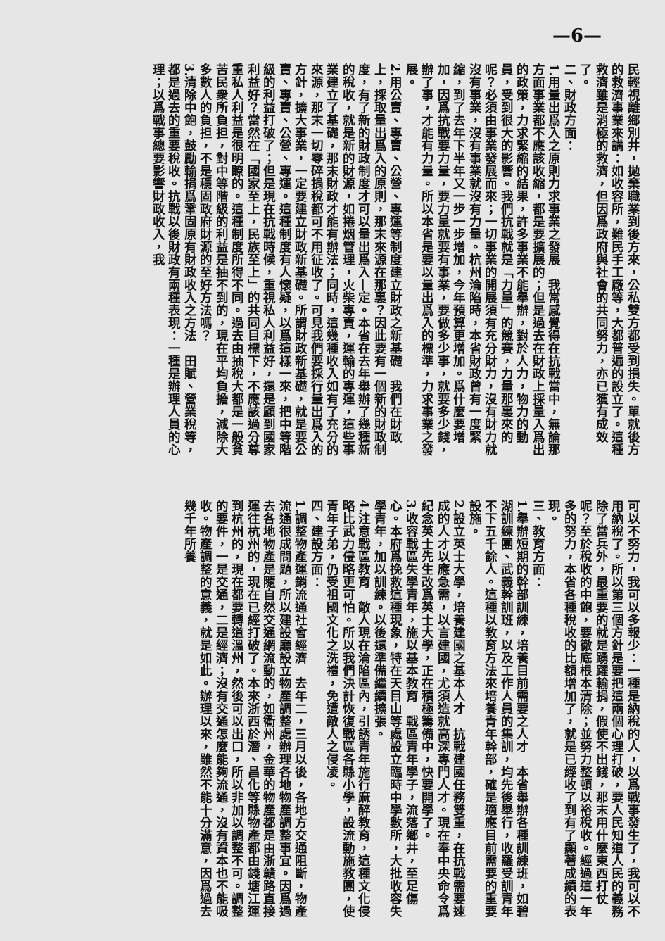—6—
民輕視離鄉別井，拋棄職業到後方來，公私雙方都受到損失。單就後方的救濟事業來講：如收容所，難民手工廠等，大都普遍的設立了。這種救濟雖是消極的救濟，但因爲政府與社會的共同努力，亦已獲有成效了。
二、財政方面：
1.用量出爲入之原則力求事業之發展　我常感覺得在抗戰當中，無論那方面事業都不應該收縮，都是要擴展的；但是過去在財政上採量入爲出的政策，力求緊縮的結果，許多事業不能舉辦，對於人力，物力的動員，受到很大的影響。我們抗戰就是「力量」的競賽，力量那裏來的呢？必須由事業發展而來；一切事業的開展須有充分財力，沒有財力就沒有事業，沒有事業就沒有力量。杭州淪陷時，本省財政曾有一度緊縮，到了去年下半年又一步一步增加，今年預算更增加。爲什麼要增加，因爲抗戰要力量，要力量就要有事業，要做多少事，就要多少錢，辦了事，才能有力量。所以本省是要以量出爲入的標準，力求事業之發展。
2.用公賣、專賣、公營、專運等制度建立財政之新基礎　我們在財政上，採取量出爲入的原則，那末來源在那裏？因此要有一個新的財政制度，有了新的財政制度才可以量出爲入—定。本省在去年舉辦了幾種新的稅收，就是新的財源，如捲烟管理，火柴專賣，運輸的專運，這些事業建立了基礎，那末財政才能有辦法；同時，這幾種收入如有了充分的來源，那末一切零碎捐稅都可不用征收了。可見我們要採行量出爲入的方針，擴大事業，一定要建立財政新基礎。所謂財政新基礎，就是要公賣、專賣、公營、專運。這種制度有人懷疑，以爲這樣一來，把中等階級的利益打破了；但是現在抗戰時候，重視私人利益好，還是顧到國家利益好？當然在「國家至上，民族至上」的共同目標下，不應該過分尊重私人利益是很明瞭的。這種制度所得不同。過去由抽稅大都是一般貧苦民衆所負担，對中等階級的利益是抽不到的，現在平均負擔，減除大多數人的負担，不是穩固政府財源的至好方法嗎？
3.清除中飽，鼓勵輸捐爲鞏固原有財政收入之方法　田賦、營業稅等，都是過去的重要稅收。抗戰以後財政有兩種表現：一種是辦理人員的心理；以爲戰事總要影響財政收入，我
可以不努力，我可以多報少：一種是納稅的人，以爲戰事發生了，我可以不用納稅了。所以第三個方針是要把這兩個心理打破，要人民知道人民的義務除了當兵外，最重要的就是踴躍輸捐，假使不出錢，那末用什麼東西打仗呢？至於稅收的中飽，要徹底根本清除；並努力整頓以裕稅收。經過這一年多的努力，本省各種稅收的比額增加了，就是已經收了到有了顯著成績的表現。
三、教育方面：
1.舉辦短期的幹部訓練，培養目前需要之人才　本省舉辦各種訓練班，如碧湖訓練團、武義幹訓班，以及工作人員的集訓，均先後舉行，收羅受訓青年不下五千餘人。這種以教育方法來培養青年幹部，確是適應目前需要的重要設施。
2.設立英士大學，培養建國之基本人才　抗戰建國任務雙重，在抗戰需要速成的人才以應急需，以言建國，尤須造就高深專門人才。現在奉中央命令爲紀念英士先生改爲英士大學，正在積極籌備中，快要開學了。
3.收容戰區失學青年，施以基本教育　戰區青年學子，流落鄉井，至足傷心。本府爲挽救這種現象，特在天目山等處設立臨時中學數所，大批收容失學青年，加以訓練。以後還準備繼續擴張。
4.注意戰區教育　敵人現在淪陷區內，引誘青年施行麻醉教育，這種文化侵略比武力侵略更可怕。所以我們決計恢復戰區各縣小學，設流動施教團，使青年子弟，仍受祖國文化之洗禮，免遭敵人之侵凌。
四、建設方面：
1.調整物產運銷流通社會經濟　去年二，三月以後，各地方交通阻斷，物產流通很成問題，所以建設廳設立物產調整處辦理各地物產調整事宜。因爲過去各地物產是隨自然交通網流動的，如衢州，金華的物產都是由浙贛路直接運往杭州的，現在已經打破了。本來浙西於潛、昌化等縣物產都由錢塘江運到杭州的，現在都要轉道溫州，然後可以出口，所以非加以調整不可。調整的要件，一是交通，二是經濟；沒有交通怎麼能夠流通，沒有資本也不能吸收。物產調整的意義，就是如此。辦理以來，雖然不能十分滿意，因爲過去幾千年所養